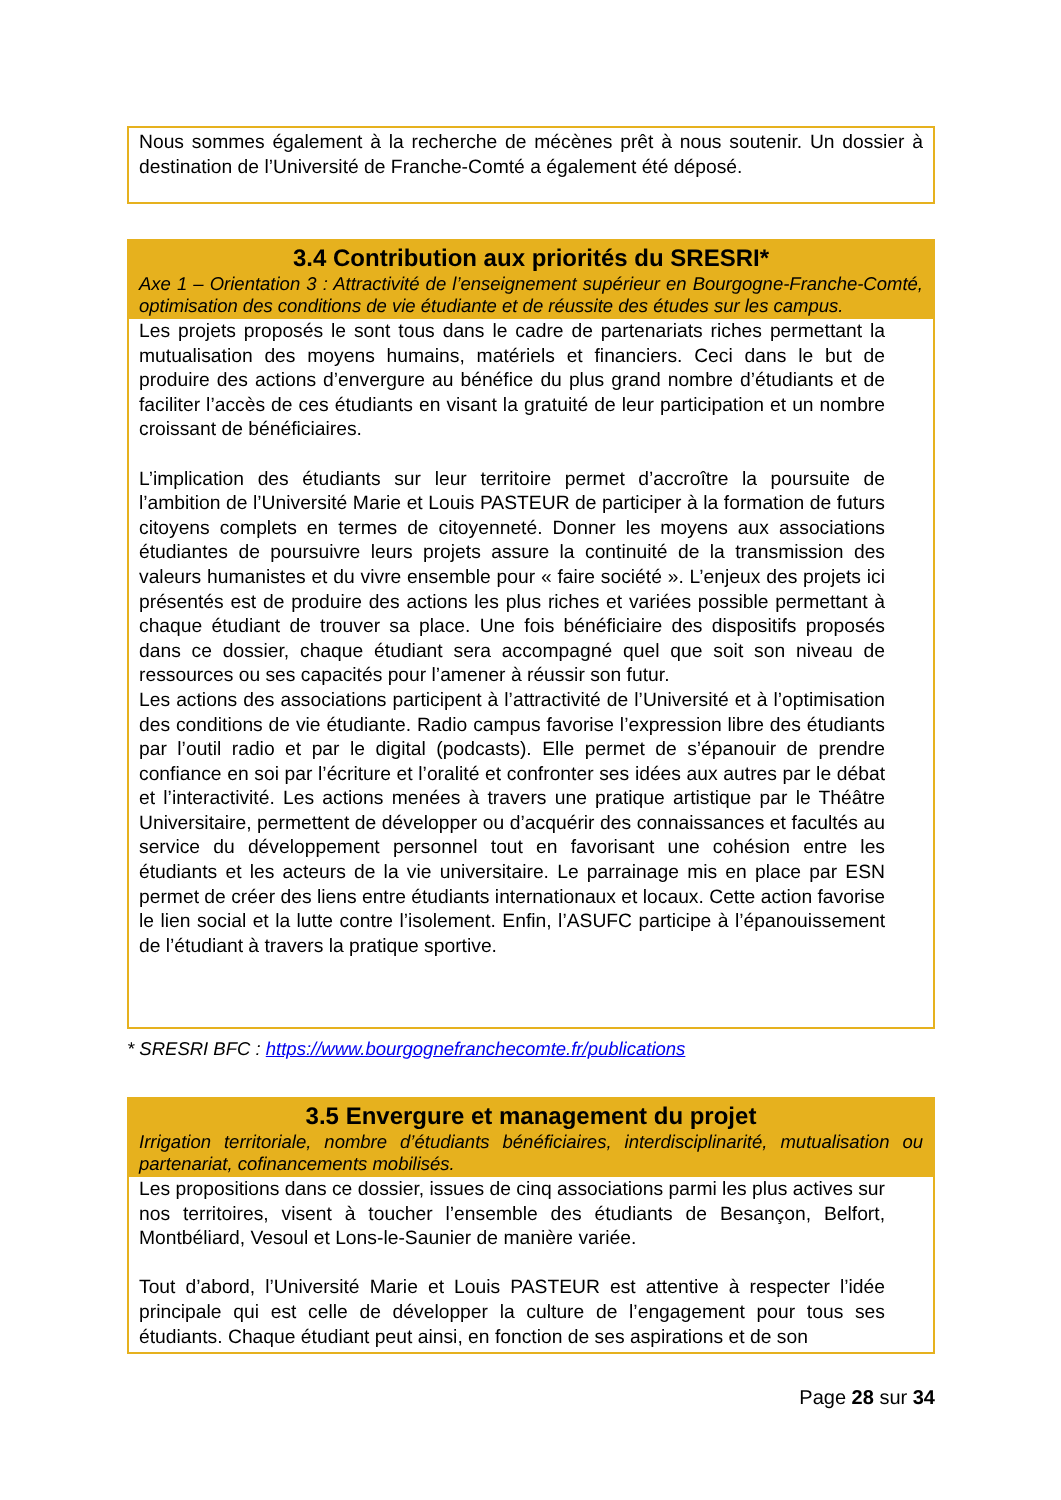Nous sommes également à la recherche de mécènes prêt à nous soutenir. Un dossier à destination de l’Université de Franche-Comté a également été déposé.
3.4 Contribution aux priorités du SRESRI*
Axe 1 – Orientation 3 : Attractivité de l’enseignement supérieur en Bourgogne-Franche-Comté, optimisation des conditions de vie étudiante et de réussite des études sur les campus.
Les projets proposés le sont tous dans le cadre de partenariats riches permettant la mutualisation des moyens humains, matériels et financiers. Ceci dans le but de produire des actions d’envergure au bénéfice du plus grand nombre d’étudiants et de faciliter l’accès de ces étudiants en visant la gratuité de leur participation et un nombre croissant de bénéficiaires.
L’implication des étudiants sur leur territoire permet d’accroître la poursuite de l’ambition de l’Université Marie et Louis PASTEUR de participer à la formation de futurs citoyens complets en termes de citoyenneté. Donner les moyens aux associations étudiantes de poursuivre leurs projets assure la continuité de la transmission des valeurs humanistes et du vivre ensemble pour « faire société ». L’enjeux des projets ici présentés est de produire des actions les plus riches et variées possible permettant à chaque étudiant de trouver sa place. Une fois bénéficiaire des dispositifs proposés dans ce dossier, chaque étudiant sera accompagné quel que soit son niveau de ressources ou ses capacités pour l’amener à réussir son futur.
Les actions des associations participent à l’attractivité de l’Université et à l’optimisation des conditions de vie étudiante. Radio campus favorise l’expression libre des étudiants par l’outil radio et par le digital (podcasts). Elle permet de s’épanouir de prendre confiance en soi par l’écriture et l’oralité et confronter ses idées aux autres par le débat et l’interactivité. Les actions menées à travers une pratique artistique par le Théâtre Universitaire, permettent de développer ou d’acquérir des connaissances et facultés au service du développement personnel tout en favorisant une cohésion entre les étudiants et les acteurs de la vie universitaire. Le parrainage mis en place par ESN permet de créer des liens entre étudiants internationaux et locaux. Cette action favorise le lien social et la lutte contre l’isolement. Enfin, l’ASUFC participe à l’épanouissement de l’étudiant à travers la pratique sportive.
* SRESRI BFC : https://www.bourgognefranchecomte.fr/publications
3.5 Envergure et management du projet
Irrigation territoriale, nombre d’étudiants bénéficiaires, interdisciplinarité, mutualisation ou partenariat, cofinancements mobilisés.
Les propositions dans ce dossier, issues de cinq associations parmi les plus actives sur nos territoires, visent à toucher l’ensemble des étudiants de Besançon, Belfort, Montbéliard, Vesoul et Lons-le-Saunier de manière variée.
Tout d’abord, l’Université Marie et Louis PASTEUR est attentive à respecter l’idée principale qui est celle de développer la culture de l’engagement pour tous ses étudiants. Chaque étudiant peut ainsi, en fonction de ses aspirations et de son
Page 28 sur 34